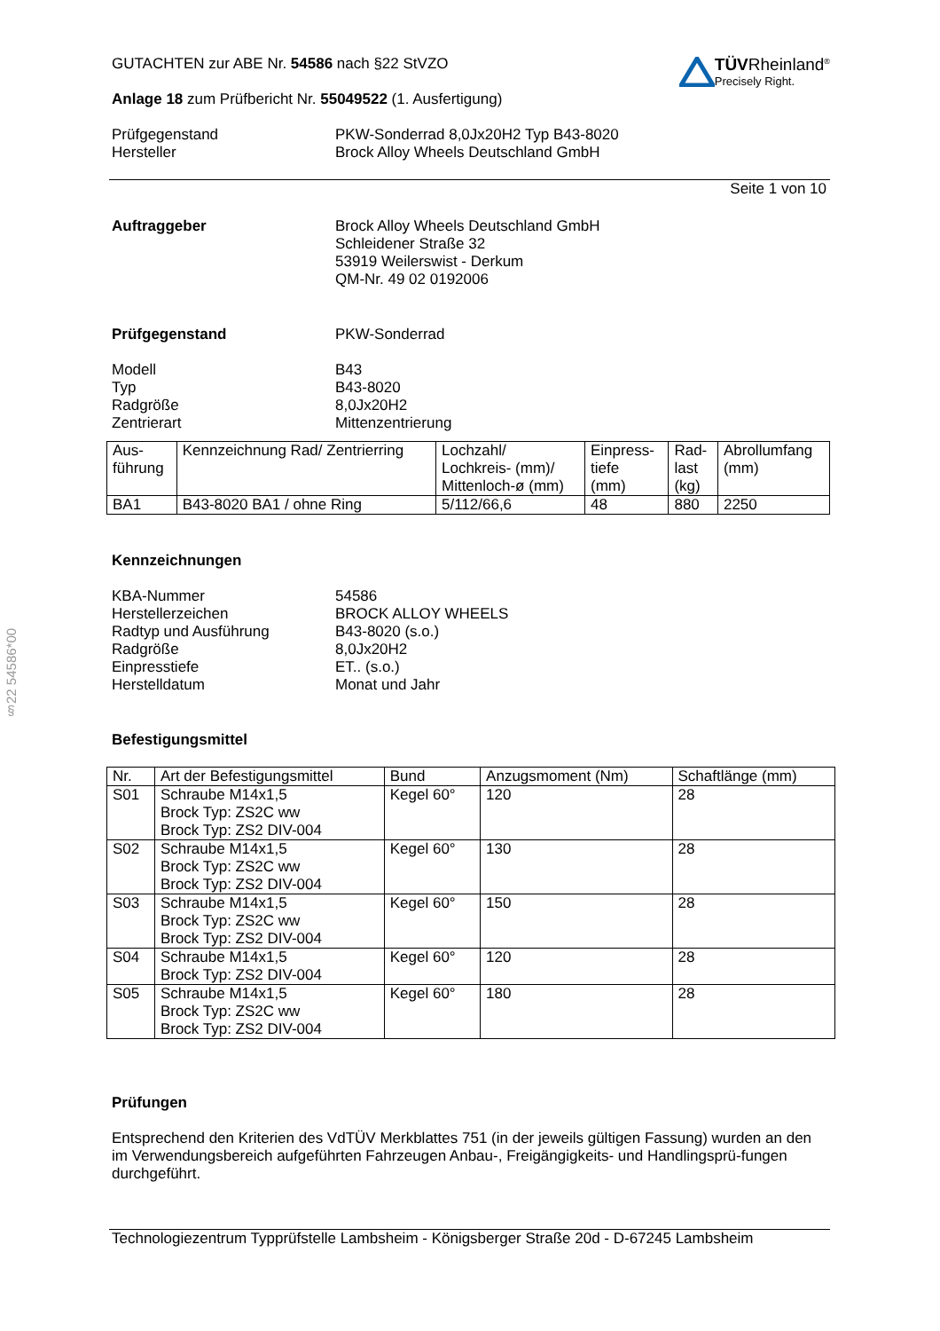§22 54586*00
TÜVRheinland<sup>®</sup>
Precisely Right.
GUTACHTEN zur ABE Nr. 54586 nach §22 StVZO
Anlage 18 zum Prüfbericht Nr. 55049522 (1. Ausfertigung)
Prüfgegenstand PKW-Sonderrad 8,0Jx20H2 Typ B43-8020
Hersteller Brock Alloy Wheels Deutschland GmbH
Seite 1 von 10
Auftraggeber Brock Alloy Wheels Deutschland GmbH
Schleidener Straße 32
53919 Weilerswist - Derkum
QM-Nr. 49 02 0192006
Prüfgegenstand PKW-Sonderrad
Modell B43
Typ B43-8020
Radgröße 8,0Jx20H2
Zentrierart Mittenzentrierung
| Aus- führung | Kennzeichnung Rad/ Zentrierring | Lochzahl/ Lochkreis- (mm)/ Mittenloch-ø (mm) | Einpress- tiefe (mm) | Rad- last (kg) | Abrollumfang (mm) |
| --- | --- | --- | --- | --- | --- |
| BA1 | B43-8020 BA1 / ohne Ring | 5/112/66,6 | 48 | 880 | 2250 |
Kennzeichnungen
KBA-Nummer 54586
Herstellerzeichen BROCK ALLOY WHEELS
Radtyp und Ausführung B43-8020 (s.o.)
Radgröße 8,0Jx20H2
Einpresstiefe ET.. (s.o.)
Herstelldatum Monat und Jahr
Befestigungsmittel
| Nr. | Art der Befestigungsmittel | Bund | Anzugsmoment (Nm) | Schaftlänge (mm) |
| --- | --- | --- | --- | --- |
| S01 | Schraube M14x1,5 Brock Typ: ZS2C ww Brock Typ: ZS2 DIV-004 | Kegel 60° | 120 | 28 |
| S02 | Schraube M14x1,5 Brock Typ: ZS2C ww Brock Typ: ZS2 DIV-004 | Kegel 60° | 130 | 28 |
| S03 | Schraube M14x1,5 Brock Typ: ZS2C ww Brock Typ: ZS2 DIV-004 | Kegel 60° | 150 | 28 |
| S04 | Schraube M14x1,5 Brock Typ: ZS2 DIV-004 | Kegel 60° | 120 | 28 |
| S05 | Schraube M14x1,5 Brock Typ: ZS2C ww Brock Typ: ZS2 DIV-004 | Kegel 60° | 180 | 28 |
Prüfungen
Entsprechend den Kriterien des VdTÜV Merkblattes 751 (in der jeweils gültigen Fassung) wurden an den im Verwendungsbereich aufgeführten Fahrzeugen Anbau-, Freigängigkeits- und Handlingsprü-fungen durchgeführt.
Technologiezentrum Typprüfstelle Lambsheim - Königsberger Straße 20d - D-67245 Lambsheim